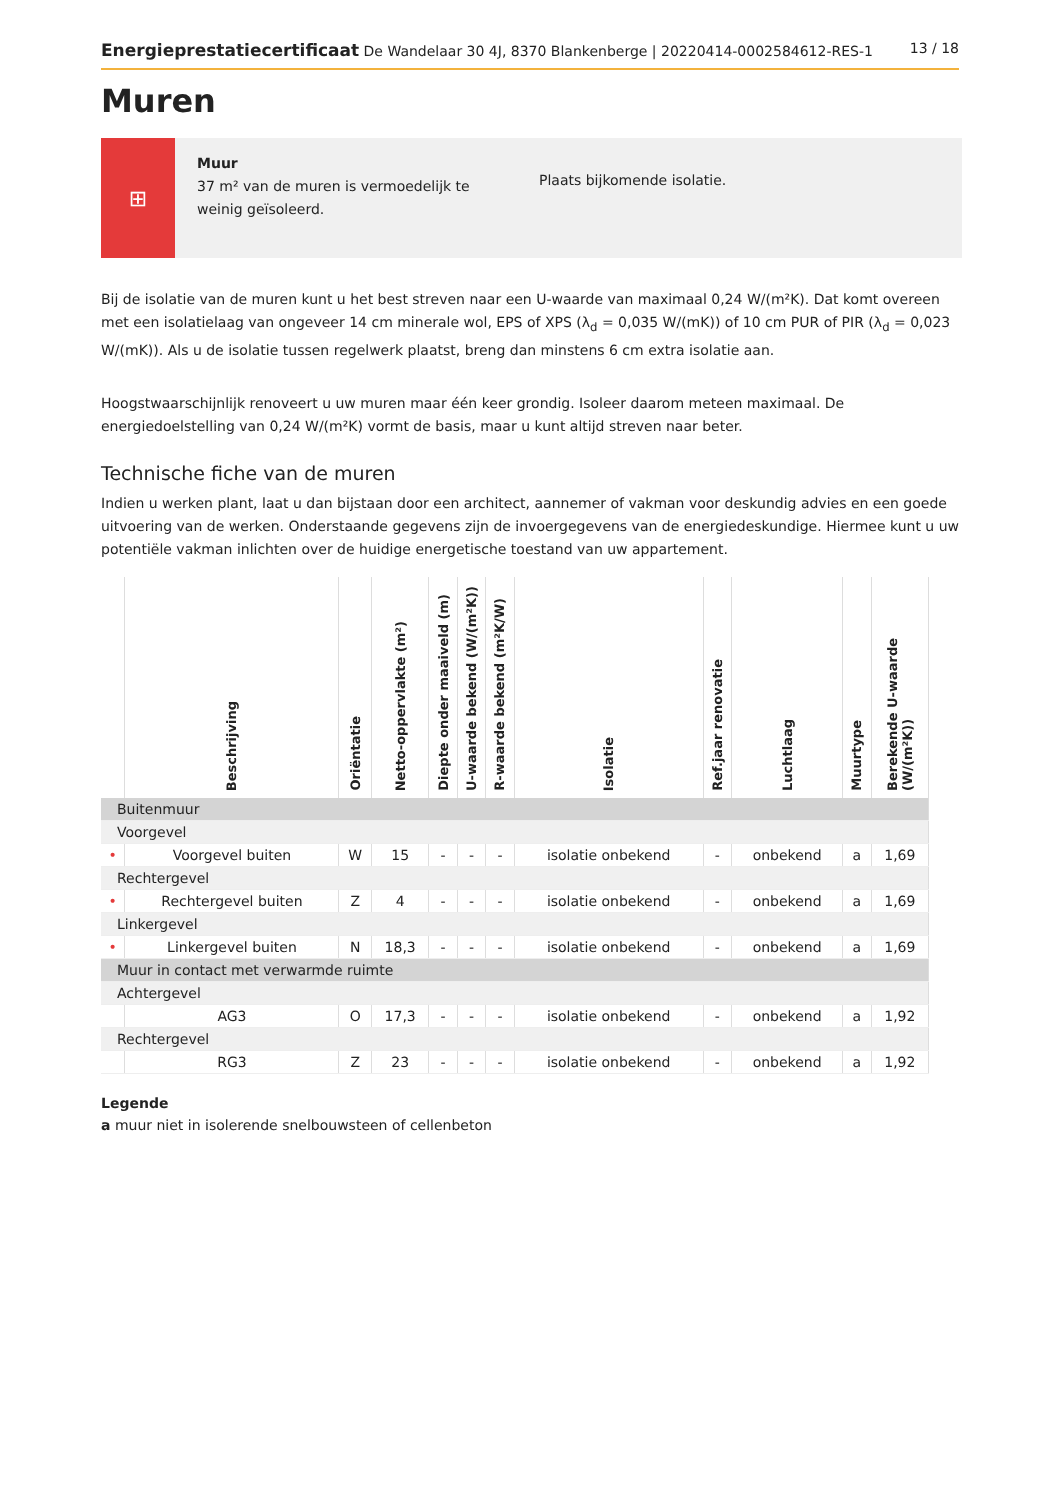Energieprestatiecertificaat De Wandelaar 30 4J, 8370 Blankenberge | 20220414-0002584612-RES-1
13 / 18
Muren
⊞
Muur
37 m² van de muren is vermoedelijk te weinig geïsoleerd.
Plaats bijkomende isolatie.
Bij de isolatie van de muren kunt u het best streven naar een U-waarde van maximaal 0,24 W/(m²K). Dat komt overeen met een isolatielaag van ongeveer 14 cm minerale wol, EPS of XPS (λ<sub>d</sub> = 0,035 W/(mK)) of 10 cm PUR of PIR (λ<sub>d</sub> = 0,023 W/(mK)). Als u de isolatie tussen regelwerk plaatst, breng dan minstens 6 cm extra isolatie aan.
Hoogstwaarschijnlijk renoveert u uw muren maar één keer grondig. Isoleer daarom meteen maximaal. De energiedoelstelling van 0,24 W/(m²K) vormt de basis, maar u kunt altijd streven naar beter.
Technische fiche van de muren
Indien u werken plant, laat u dan bijstaan door een architect, aannemer of vakman voor deskundig advies en een goede uitvoering van de werken. Onderstaande gegevens zijn de invoergegevens van de energiedeskundige. Hiermee kunt u uw potentiële vakman inlichten over de huidige energetische toestand van uw appartement.
| | Beschrijving | Oriëntatie | Netto-oppervlakte (m²) | Diepte onder maaiveld (m) | U-waarde bekend (W/(m²K)) | R-waarde bekend (m²K/W) | Isolatie | Ref.jaar renovatie | Luchtlaag | Muurtype | Berekende U-waarde (W/(m²K)) |
| --- | --- | --- | --- | --- | --- | --- | --- | --- | --- | --- | --- |
| Buitenmuur | | | | | | | | | | | |
| Voorgevel | | | | | | | | | | | |
| • | Voorgevel buiten | W | 15 | - | - | - | isolatie onbekend | - | onbekend | a | 1,69 |
| Rechtergevel | | | | | | | | | | | |
| • | Rechtergevel buiten | Z | 4 | - | - | - | isolatie onbekend | - | onbekend | a | 1,69 |
| Linkergevel | | | | | | | | | | | |
| • | Linkergevel buiten | N | 18,3 | - | - | - | isolatie onbekend | - | onbekend | a | 1,69 |
| Muur in contact met verwarmde ruimte | | | | | | | | | | | |
| Achtergevel | | | | | | | | | | | |
| | AG3 | O | 17,3 | - | - | - | isolatie onbekend | - | onbekend | a | 1,92 |
| Rechtergevel | | | | | | | | | | | |
| | RG3 | Z | 23 | - | - | - | isolatie onbekend | - | onbekend | a | 1,92 |
Legende
a muur niet in isolerende snelbouwsteen of cellenbeton